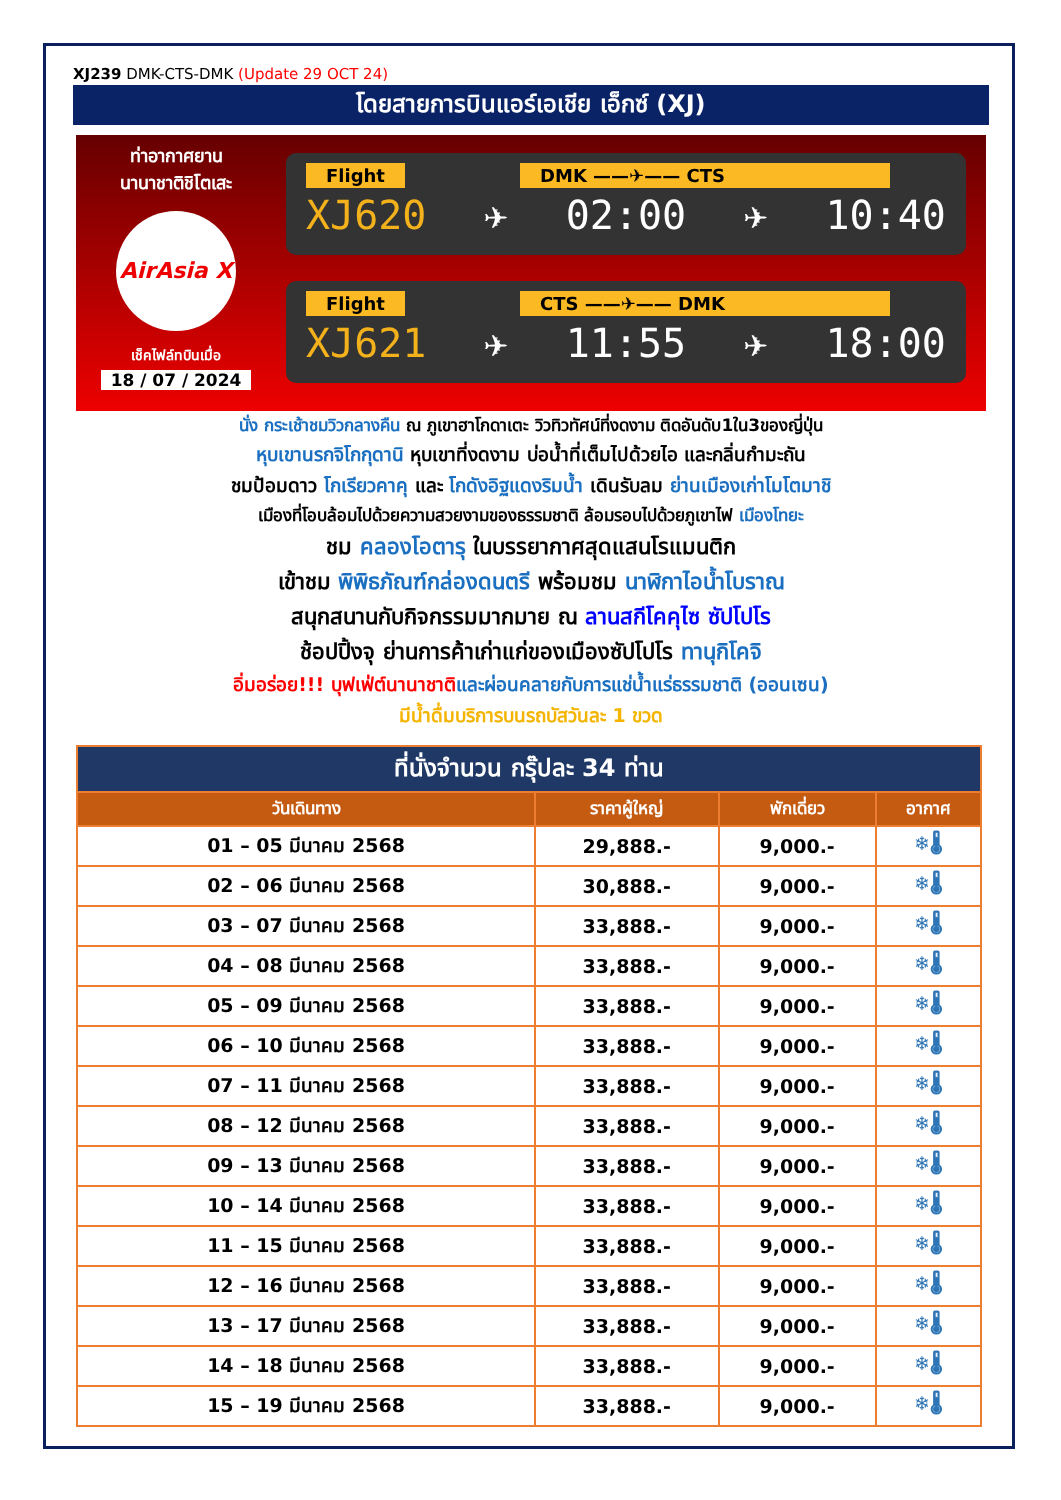XJ239 DMK-CTS-DMK (Update 29 OCT 24)
โดยสายการบินแอร์เอเชีย เอ็กซ์ (XJ)
ท่าอากาศยาน
นานาชาติชิโตเสะ
AirAsia X
เช็คไฟล์ทบินเมื่อ
18 / 07 / 2024
Flight DMK ——✈—— CTS
XJ620 ✈ 02:00 ✈ 10:40
Flight CTS ——✈—— DMK
XJ621 ✈ 11:55 ✈ 18:00
นั่ง กระเช้าชมวิวกลางคืน ณ ภูเขาฮาโกดาเตะ วิวทิวทัศน์ที่งดงาม ติดอันดับ1ใน3ของญี่ปุ่น
หุบเขานรกจิโกกุดานิ หุบเขาที่งดงาม บ่อน้ำที่เต็มไปด้วยไอ และกลิ่นกำมะถัน
ชมป้อมดาว โกเรียวคาคุ และ โกดังอิฐแดงริมน้ำ เดินรับลม ย่านเมืองเก่าโมโตมาชิ
เมืองที่โอบล้อมไปด้วยความสวยงามของธรรมชาติ ล้อมรอบไปด้วยภูเขาไฟ เมืองโทยะ
ชม คลองโอตารุ ในบรรยากาศสุดแสนโรแมนติก
เข้าชม พิพิธภัณฑ์กล่องดนตรี พร้อมชม นาฬิกาไอน้ำโบราณ
สนุกสนานกับกิจกรรมมากมาย ณ ลานสกีโคคุไซ ซัปโปโร
ช้อปปิ้งจุ ย่านการค้าเก่าแก่ของเมืองซัปโปโร ทานุกิโคจิ
อิ่มอร่อย!!! บุฟเฟ่ต์นานาชาติและผ่อนคลายกับการแช่น้ำแร่ธรรมชาติ (ออนเซน)
มีน้ำดื่มบริการบนรถบัสวันละ 1 ขวด
| ที่นั่งจำนวน กรุ๊ปละ 34 ท่าน | | | |
| --- | --- | --- | --- |
| วันเดินทาง | ราคาผู้ใหญ่ | พักเดี่ยว | อากาศ |
| 01 – 05 มีนาคม 2568 | 29,888.- | 9,000.- | ❄🌡 |
| 02 – 06 มีนาคม 2568 | 30,888.- | 9,000.- | ❄🌡 |
| 03 – 07 มีนาคม 2568 | 33,888.- | 9,000.- | ❄🌡 |
| 04 – 08 มีนาคม 2568 | 33,888.- | 9,000.- | ❄🌡 |
| 05 – 09 มีนาคม 2568 | 33,888.- | 9,000.- | ❄🌡 |
| 06 – 10 มีนาคม 2568 | 33,888.- | 9,000.- | ❄🌡 |
| 07 – 11 มีนาคม 2568 | 33,888.- | 9,000.- | ❄🌡 |
| 08 – 12 มีนาคม 2568 | 33,888.- | 9,000.- | ❄🌡 |
| 09 – 13 มีนาคม 2568 | 33,888.- | 9,000.- | ❄🌡 |
| 10 – 14 มีนาคม 2568 | 33,888.- | 9,000.- | ❄🌡 |
| 11 – 15 มีนาคม 2568 | 33,888.- | 9,000.- | ❄🌡 |
| 12 – 16 มีนาคม 2568 | 33,888.- | 9,000.- | ❄🌡 |
| 13 – 17 มีนาคม 2568 | 33,888.- | 9,000.- | ❄🌡 |
| 14 – 18 มีนาคม 2568 | 33,888.- | 9,000.- | ❄🌡 |
| 15 – 19 มีนาคม 2568 | 33,888.- | 9,000.- | ❄🌡 |